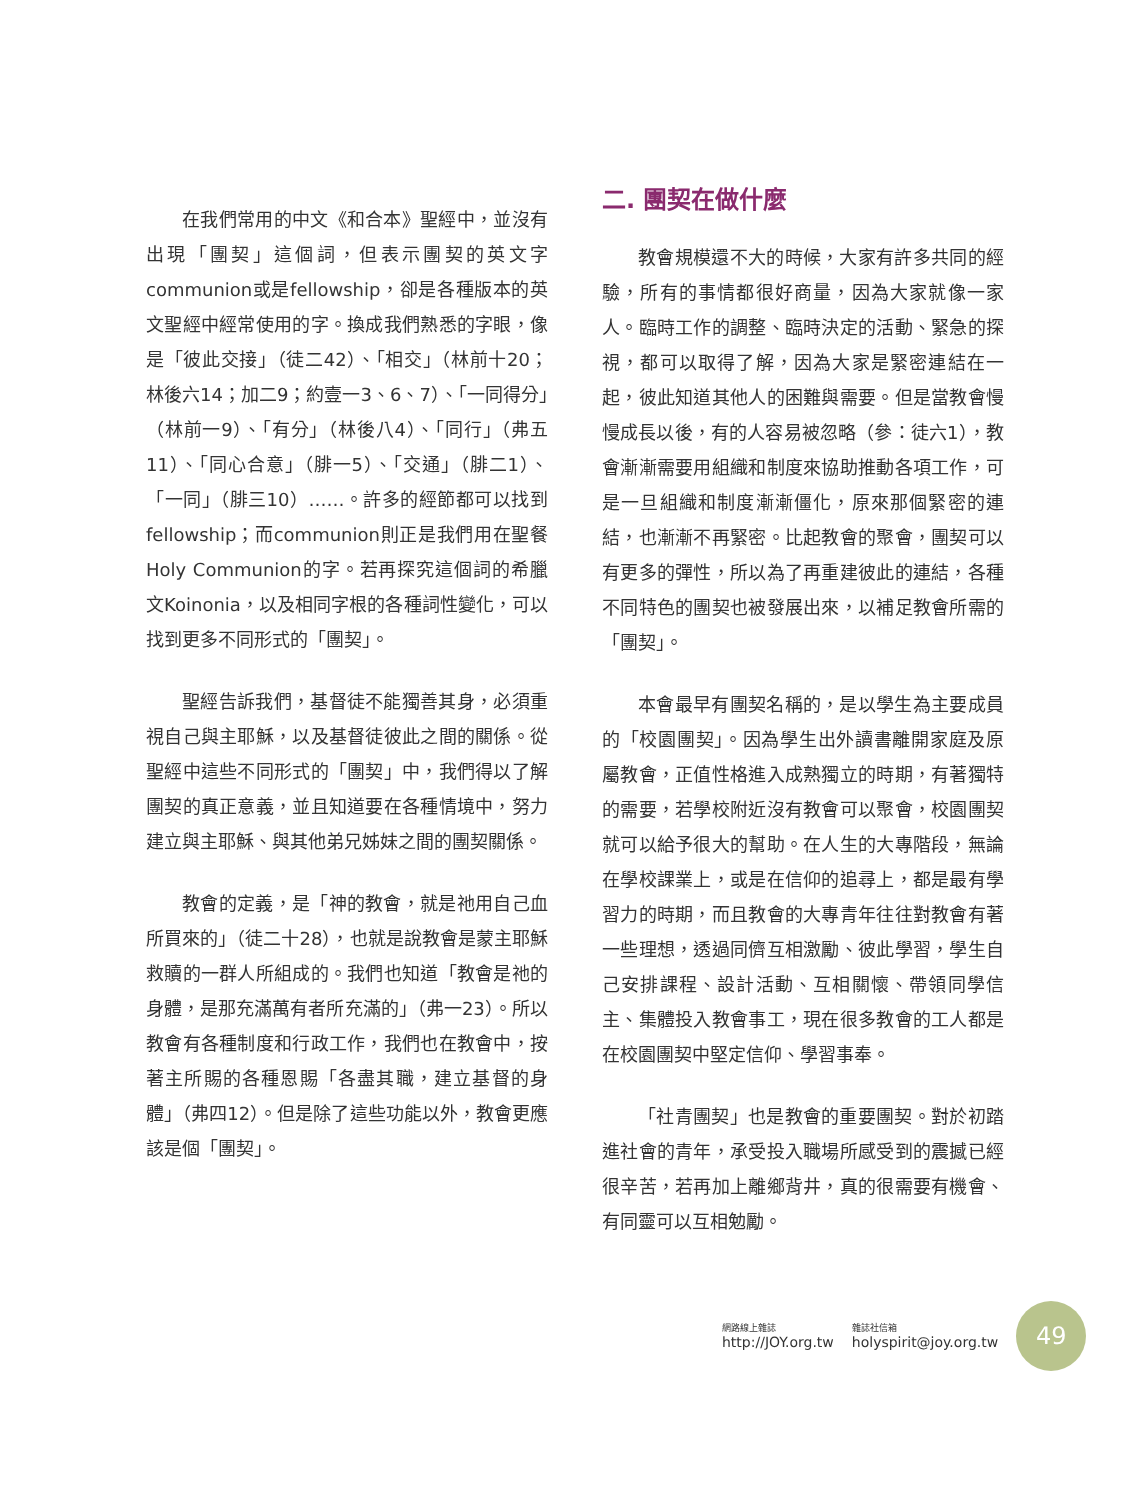在我們常用的中文《和合本》聖經中，並沒有出現「團契」這個詞，但表示團契的英文字communion或是fellowship，卻是各種版本的英文聖經中經常使用的字。換成我們熟悉的字眼，像是「彼此交接」（徒二42）、「相交」（林前十20；林後六14；加二9；約壹一3、6、7）、「一同得分」（林前一9）、「有分」（林後八4）、「同行」（弗五11）、「同心合意」（腓一5）、「交通」（腓二1）、「一同」（腓三10）……。許多的經節都可以找到fellowship；而communion則正是我們用在聖餐Holy Communion的字。若再探究這個詞的希臘文Koinonia，以及相同字根的各種詞性變化，可以找到更多不同形式的「團契」。
聖經告訴我們，基督徒不能獨善其身，必須重視自己與主耶穌，以及基督徒彼此之間的關係。從聖經中這些不同形式的「團契」中，我們得以了解團契的真正意義，並且知道要在各種情境中，努力建立與主耶穌、與其他弟兄姊妹之間的團契關係。
教會的定義，是「神的教會，就是祂用自己血所買來的」（徒二十28），也就是說教會是蒙主耶穌救贖的一群人所組成的。我們也知道「教會是祂的身體，是那充滿萬有者所充滿的」（弗一23）。所以教會有各種制度和行政工作，我們也在教會中，按著主所賜的各種恩賜「各盡其職，建立基督的身體」（弗四12）。但是除了這些功能以外，教會更應該是個「團契」。
二. 團契在做什麼
教會規模還不大的時候，大家有許多共同的經驗，所有的事情都很好商量，因為大家就像一家人。臨時工作的調整、臨時決定的活動、緊急的探視，都可以取得了解，因為大家是緊密連結在一起，彼此知道其他人的困難與需要。但是當教會慢慢成長以後，有的人容易被忽略（參：徒六1），教會漸漸需要用組織和制度來協助推動各項工作，可是一旦組織和制度漸漸僵化，原來那個緊密的連結，也漸漸不再緊密。比起教會的聚會，團契可以有更多的彈性，所以為了再重建彼此的連結，各種不同特色的團契也被發展出來，以補足教會所需的「團契」。
本會最早有團契名稱的，是以學生為主要成員的「校園團契」。因為學生出外讀書離開家庭及原屬教會，正值性格進入成熟獨立的時期，有著獨特的需要，若學校附近沒有教會可以聚會，校園團契就可以給予很大的幫助。在人生的大專階段，無論在學校課業上，或是在信仰的追尋上，都是最有學習力的時期，而且教會的大專青年往往對教會有著一些理想，透過同儕互相激勵、彼此學習，學生自己安排課程、設計活動、互相關懷、帶領同學信主、集體投入教會事工，現在很多教會的工人都是在校園團契中堅定信仰、學習事奉。
「社青團契」也是教會的重要團契。對於初踏進社會的青年，承受投入職場所感受到的震撼已經很辛苦，若再加上離鄉背井，真的很需要有機會、有同靈可以互相勉勵。
網路線上雜誌
http://JOY.org.tw
雜誌社信箱
holyspirit@joy.org.tw
49